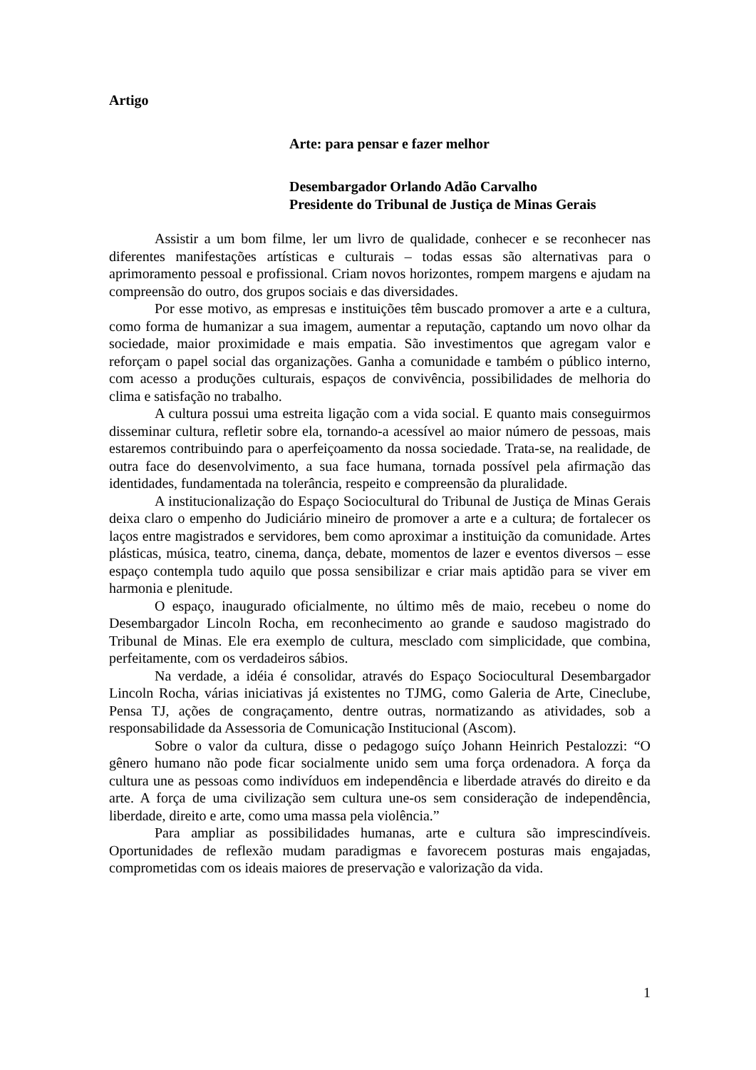Artigo
Arte: para pensar e fazer melhor
Desembargador Orlando Adão Carvalho
Presidente do Tribunal de Justiça de Minas Gerais
Assistir a um bom filme, ler um livro de qualidade, conhecer e se reconhecer nas diferentes manifestações artísticas e culturais – todas essas são alternativas para o aprimoramento pessoal e profissional. Criam novos horizontes, rompem margens e ajudam na compreensão do outro, dos grupos sociais e das diversidades.
Por esse motivo, as empresas e instituições têm buscado promover a arte e a cultura, como forma de humanizar a sua imagem, aumentar a reputação, captando um novo olhar da sociedade, maior proximidade e mais empatia. São investimentos que agregam valor e reforçam o papel social das organizações. Ganha a comunidade e também o público interno, com acesso a produções culturais, espaços de convivência, possibilidades de melhoria do clima e satisfação no trabalho.
A cultura possui uma estreita ligação com a vida social. E quanto mais conseguirmos disseminar cultura, refletir sobre ela, tornando-a acessível ao maior número de pessoas, mais estaremos contribuindo para o aperfeiçoamento da nossa sociedade. Trata-se, na realidade, de outra face do desenvolvimento, a sua face humana, tornada possível pela afirmação das identidades, fundamentada na tolerância, respeito e compreensão da pluralidade.
A institucionalização do Espaço Sociocultural do Tribunal de Justiça de Minas Gerais deixa claro o empenho do Judiciário mineiro de promover a arte e a cultura; de fortalecer os laços entre magistrados e servidores, bem como aproximar a instituição da comunidade. Artes plásticas, música, teatro, cinema, dança, debate, momentos de lazer e eventos diversos – esse espaço contempla tudo aquilo que possa sensibilizar e criar mais aptidão para se viver em harmonia e plenitude.
O espaço, inaugurado oficialmente, no último mês de maio, recebeu o nome do Desembargador Lincoln Rocha, em reconhecimento ao grande e saudoso magistrado do Tribunal de Minas. Ele era exemplo de cultura, mesclado com simplicidade, que combina, perfeitamente, com os verdadeiros sábios.
Na verdade, a idéia é consolidar, através do Espaço Sociocultural Desembargador Lincoln Rocha, várias iniciativas já existentes no TJMG, como Galeria de Arte, Cineclube, Pensa TJ, ações de congraçamento, dentre outras, normatizando as atividades, sob a responsabilidade da Assessoria de Comunicação Institucional (Ascom).
Sobre o valor da cultura, disse o pedagogo suíço Johann Heinrich Pestalozzi: “O gênero humano não pode ficar socialmente unido sem uma força ordenadora. A força da cultura une as pessoas como indivíduos em independência e liberdade através do direito e da arte. A força de uma civilização sem cultura une-os sem consideração de independência, liberdade, direito e arte, como uma massa pela violência.”
Para ampliar as possibilidades humanas, arte e cultura são imprescindíveis. Oportunidades de reflexão mudam paradigmas e favorecem posturas mais engajadas, comprometidas com os ideais maiores de preservação e valorização da vida.
1